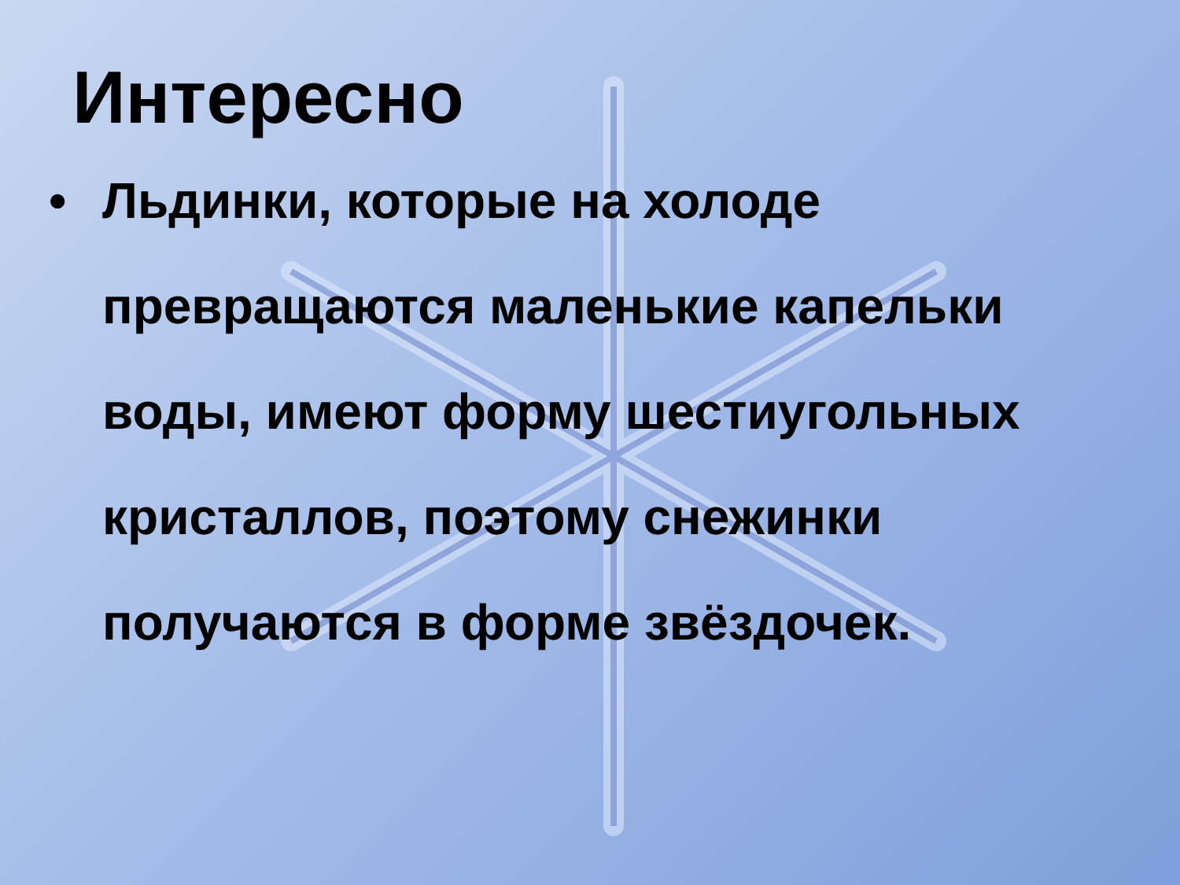Интересно
• Льдинки, которые на холоде превращаются маленькие капельки воды, имеют форму шестиугольных кристаллов, поэтому снежинки получаются в форме звёздочек.